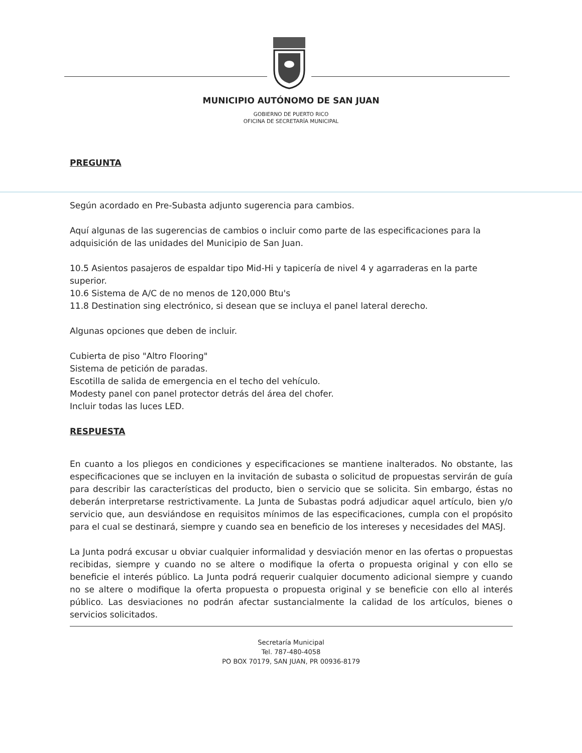MUNICIPIO AUTÓNOMO DE SAN JUAN
GOBIERNO DE PUERTO RICO
OFICINA DE SECRETARÍA MUNICIPAL
PREGUNTA
Según acordado en Pre-Subasta adjunto sugerencia para cambios.
Aquí algunas de las sugerencias de cambios o incluir como parte de las especificaciones para la adquisición de las unidades del Municipio de San Juan.
10.5 Asientos pasajeros de espaldar tipo Mid-Hi y tapicería de nivel 4 y agarraderas en la parte superior.
10.6 Sistema de A/C de no menos de 120,000 Btu's
11.8 Destination sing electrónico, si desean que se incluya el panel lateral derecho.
Algunas opciones que deben de incluir.
Cubierta de piso "Altro Flooring"
Sistema de petición de paradas.
Escotilla de salida de emergencia en el techo del vehículo.
Modesty panel con panel protector detrás del área del chofer.
Incluir todas las luces LED.
RESPUESTA
En cuanto a los pliegos en condiciones y especificaciones se mantiene inalterados. No obstante, las especificaciones que se incluyen en la invitación de subasta o solicitud de propuestas servirán de guía para describir las características del producto, bien o servicio que se solicita. Sin embargo, éstas no deberán interpretarse restrictivamente. La Junta de Subastas podrá adjudicar aquel artículo, bien y/o servicio que, aun desviándose en requisitos mínimos de las especificaciones, cumpla con el propósito para el cual se destinará, siempre y cuando sea en beneficio de los intereses y necesidades del MASJ.
La Junta podrá excusar u obviar cualquier informalidad y desviación menor en las ofertas o propuestas recibidas, siempre y cuando no se altere o modifique la oferta o propuesta original y con ello se beneficie el interés público. La Junta podrá requerir cualquier documento adicional siempre y cuando no se altere o modifique la oferta propuesta o propuesta original y se beneficie con ello al interés público. Las desviaciones no podrán afectar sustancialmente la calidad de los artículos, bienes o servicios solicitados.
Secretaría Municipal
Tel. 787-480-4058
PO BOX 70179, SAN JUAN, PR 00936-8179